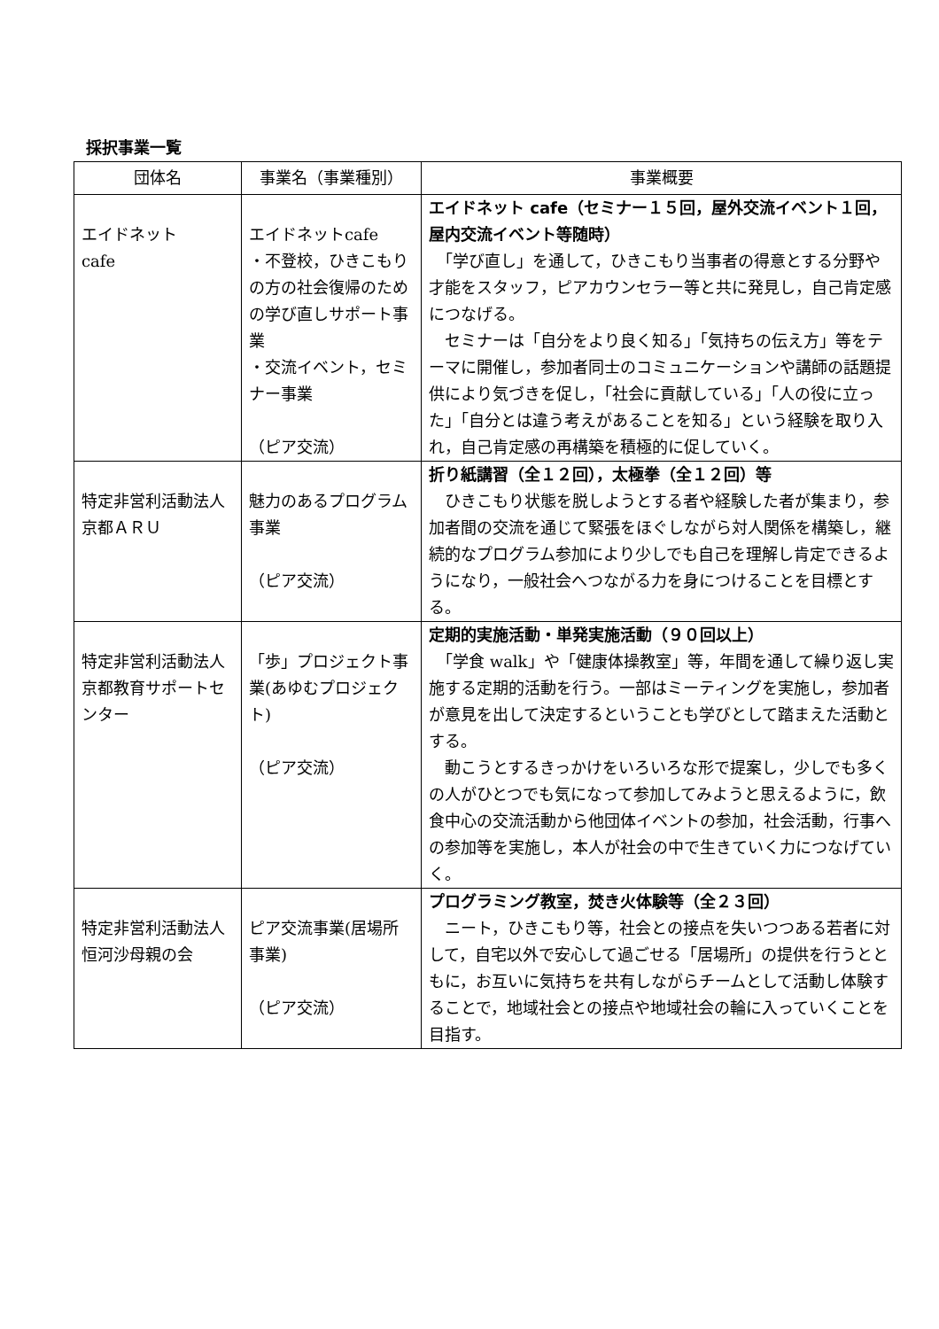採択事業一覧
| 団体名 | 事業名（事業種別） | 事業概要 |
| --- | --- | --- |
| エイドネット cafe | エイドネットcafe ・不登校，ひきこもりの方の社会復帰のための学び直しサポート事業 ・交流イベント，セミナー事業 （ピア交流） | エイドネット cafe（セミナー１５回，屋外交流イベント１回，屋内交流イベント等随時） 「学び直し」を通して，ひきこもり当事者の得意とする分野や才能をスタッフ，ピアカウンセラー等と共に発見し，自己肯定感につなげる。 セミナーは「自分をより良く知る」「気持ちの伝え方」等をテーマに開催し，参加者同士のコミュニケーションや講師の話題提供により気づきを促し，「社会に貢献している」「人の役に立った」「自分とは違う考えがあることを知る」という経験を取り入れ，自己肯定感の再構築を積極的に促していく。 |
| 特定非営利活動法人 京都ＡＲＵ | 魅力のあるプログラム事業 （ピア交流） | 折り紙講習（全１２回），太極拳（全１２回）等 ひきこもり状態を脱しようとする者や経験した者が集まり，参加者間の交流を通じて緊張をほぐしながら対人関係を構築し，継続的なプログラム参加により少しでも自己を理解し肯定できるようになり，一般社会へつながる力を身につけることを目標とする。 |
| 特定非営利活動法人 京都教育サポートセンター | 「歩」プロジェクト事業(あゆむプロジェクト) （ピア交流） | 定期的実施活動・単発実施活動（９０回以上） 「学食 walk」や「健康体操教室」等，年間を通して繰り返し実施する定期的活動を行う。一部はミーティングを実施し，参加者が意見を出して決定するということも学びとして踏まえた活動とする。 動こうとするきっかけをいろいろな形で提案し，少しでも多くの人がひとつでも気になって参加してみようと思えるように，飲食中心の交流活動から他団体イベントの参加，社会活動，行事への参加等を実施し，本人が社会の中で生きていく力につなげていく。 |
| 特定非営利活動法人 恒河沙母親の会 | ピア交流事業(居場所事業) （ピア交流） | プログラミング教室，焚き火体験等（全２３回） ニート，ひきこもり等，社会との接点を失いつつある若者に対して，自宅以外で安心して過ごせる「居場所」の提供を行うとともに，お互いに気持ちを共有しながらチームとして活動し体験することで，地域社会との接点や地域社会の輪に入っていくことを目指す。 |